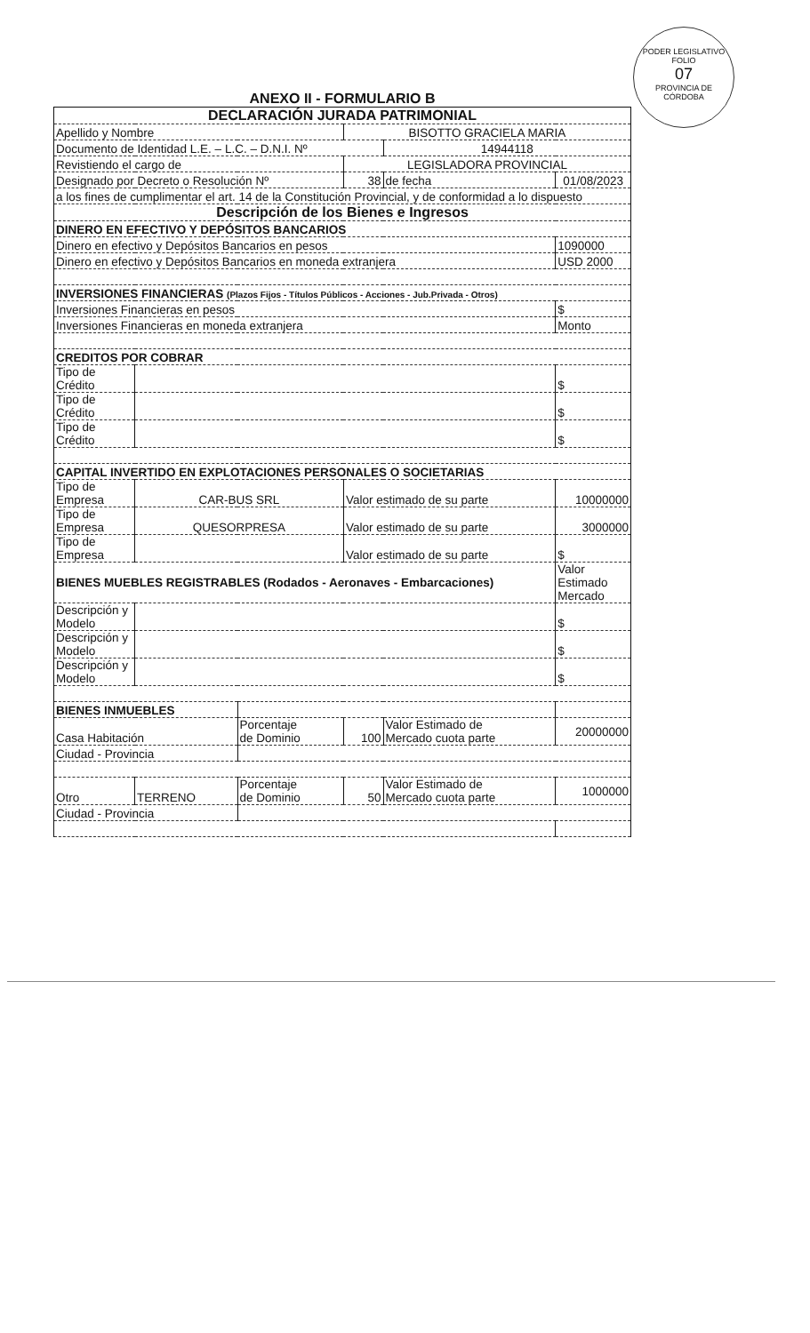PODER LEGISLATIVO
FOLIO
07
PROVINCIA DE CÓRDOBA
ANEXO II - FORMULARIO B
| DECLARACIÓN JURADA PATRIMONIAL | | | | | | | |
| Apellido y Nombre | | | BISOTTO GRACIELA MARIA | | | | |
| Documento de Identidad L.E. – L.C. – D.N.I. Nº | | | | | 14944118 | | |
| Revistiendo el cargo de | | | LEGISLADORA PROVINCIAL | | | | |
| Designado por Decreto o Resolución Nº | | | | 38 | de fecha | 01/08/2023 | |
| a los fines de cumplimentar el art. 14 de la Constitución Provincial, y de conformidad a lo dispuesto | | | | | | | |
| Descripción de los Bienes e Ingresos | | | | | | | |
| DINERO EN EFECTIVO Y DEPÓSITOS BANCARIOS | | | | | | | |
| Dinero en efectivo y Depósitos Bancarios en pesos | | | | | | 1090000 | |
| Dinero en efectivo y Depósitos Bancarios en moneda extranjera | | | | | | USD 2000 | |
| INVERSIONES FINANCIERAS (Plazos Fijos - Títulos Públicos - Acciones - Jub.Privada - Otros) | | | | | | | |
| Inversiones Financieras en pesos | | | | | | $ | |
| Inversiones Financieras en moneda extranjera | | | | | | Monto | |
| CREDITOS POR COBRAR | | | | | | | |
| Tipo de Crédito | | | | | | | $ |
| Tipo de Crédito | | | | | | | $ |
| Tipo de Crédito | | | | | | | $ |
| CAPITAL INVERTIDO EN EXPLOTACIONES PERSONALES O SOCIETARIAS | | | | | | | |
| Tipo de Empresa | CAR-BUS SRL | | | Valor estimado de su parte | | | 10000000 |
| Tipo de Empresa | QUESORPRESA | | | Valor estimado de su parte | | | 3000000 |
| Tipo de Empresa | | | | Valor estimado de su parte | | | $ |
| BIENES MUEBLES REGISTRABLES (Rodados - Aeronaves - Embarcaciones) | | | | | | | Valor Estimado Mercado |
| Descripción y Modelo | | | | | | | $ |
| Descripción y Modelo | | | | | | | $ |
| Descripción y Modelo | | | | | | | $ |
| BIENES INMUEBLES | | | | | | | |
| Casa Habitación | | Porcentaje de Dominio | 100 | | Valor Estimado de Mercado cuota parte | | 20000000 |
| Ciudad - Provincia | | | | | | | |
| Otro | TERRENO | Porcentaje de Dominio | 50 | | Valor Estimado de Mercado cuota parte | | 1000000 |
| Ciudad - Provincia | | | | | | | |